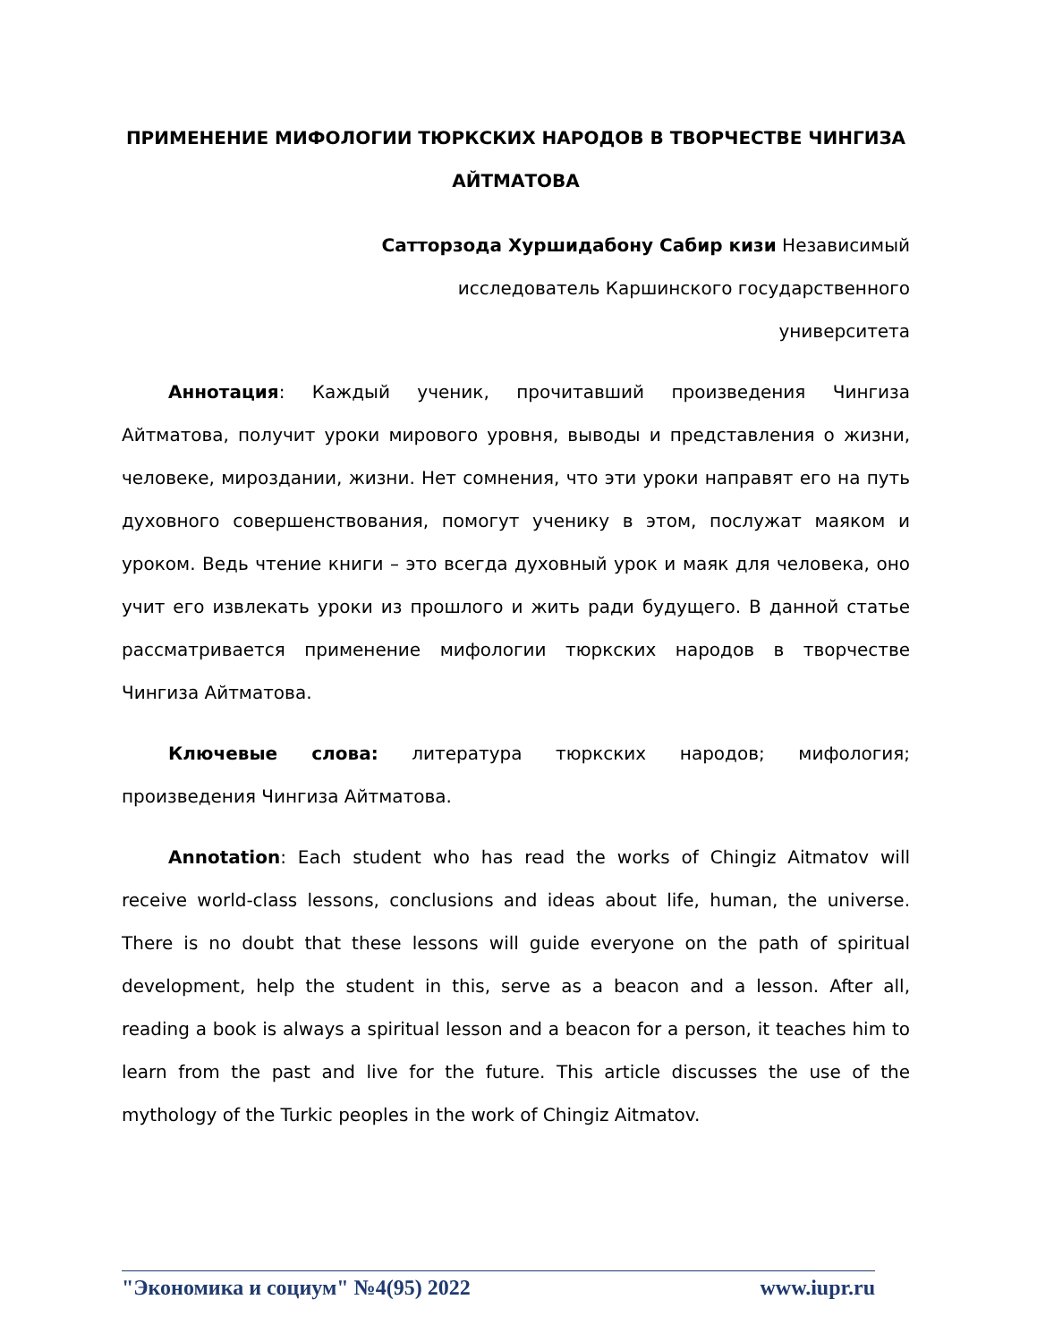ПРИМЕНЕНИЕ МИФОЛОГИИ ТЮРКСКИХ НАРОДОВ В ТВОРЧЕСТВЕ ЧИНГИЗА АЙТМАТОВА
Сатторзода Хуршидабону Сабир кизи Независимый
исследователь Каршинского государственного
университета
Аннотация: Каждый ученик, прочитавший произведения Чингиза Айтматова, получит уроки мирового уровня, выводы и представления о жизни, человеке, мироздании, жизни. Нет сомнения, что эти уроки направят его на путь духовного совершенствования, помогут ученику в этом, послужат маяком и уроком. Ведь чтение книги – это всегда духовный урок и маяк для человека, оно учит его извлекать уроки из прошлого и жить ради будущего. В данной статье рассматривается применение мифологии тюркских народов в творчестве Чингиза Айтматова.
Ключевые слова: литература тюркских народов; мифология; произведения Чингиза Айтматова.
Annotation: Each student who has read the works of Chingiz Aitmatov will receive world-class lessons, conclusions and ideas about life, human, the universe. There is no doubt that these lessons will guide everyone on the path of spiritual development, help the student in this, serve as a beacon and a lesson. After all, reading a book is always a spiritual lesson and a beacon for a person, it teaches him to learn from the past and live for the future. This article discusses the use of the mythology of the Turkic peoples in the work of Chingiz Aitmatov.
"Экономика и социум" №4(95) 2022 www.iupr.ru